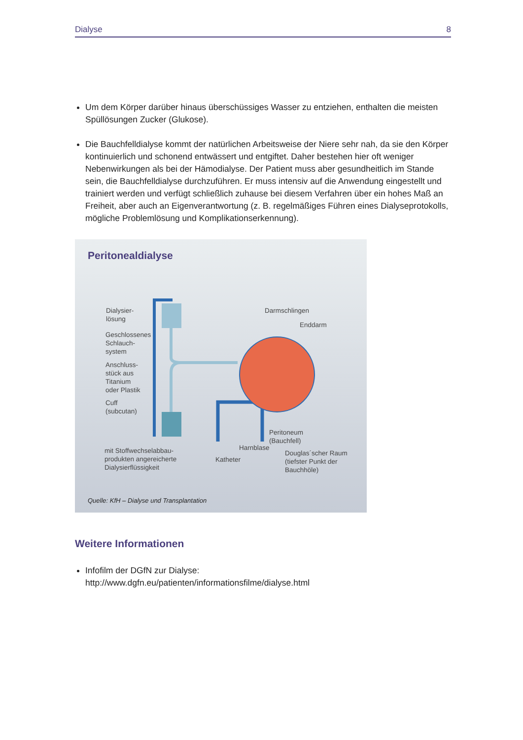Dialyse 8
Um dem Körper darüber hinaus überschüssiges Wasser zu entziehen, enthalten die meisten Spüllösungen Zucker (Glukose).
Die Bauchfelldialyse kommt der natürlichen Arbeitsweise der Niere sehr nah, da sie den Körper kontinuierlich und schonend entwässert und entgiftet. Daher bestehen hier oft weniger Nebenwirkungen als bei der Hämodialyse. Der Patient muss aber gesundheitlich im Stande sein, die Bauchfelldialyse durchzuführen. Er muss intensiv auf die Anwendung eingestellt und trainiert werden und verfügt schließlich zuhause bei diesem Verfahren über ein hohes Maß an Freiheit, aber auch an Eigenverantwortung (z. B. regelmäßiges Führen eines Dialyseprotokolls, mögliche Problemlösung und Komplikationserkennung).
Peritonealdialyse
Dialysier-
lösung
Geschlossenes
Schlauch-
system
Anschluss-
stück aus
Titanium
oder Plastik
Cuff
(subcutan)
mit Stoffwechselabbau-
produkten angereicherte
Dialysierflüssigkeit
Darmschlingen
Enddarm
Peritoneum
(Bauchfell)
Harnblase
Katheter
Douglas´scher Raum
(tiefster Punkt der
Bauchhöle)
Quelle: KfH – Dialyse und Transplantation
Weitere Informationen
Infofilm der DGfN zur Dialyse:
http://www.dgfn.eu/patienten/informationsfilme/dialyse.html